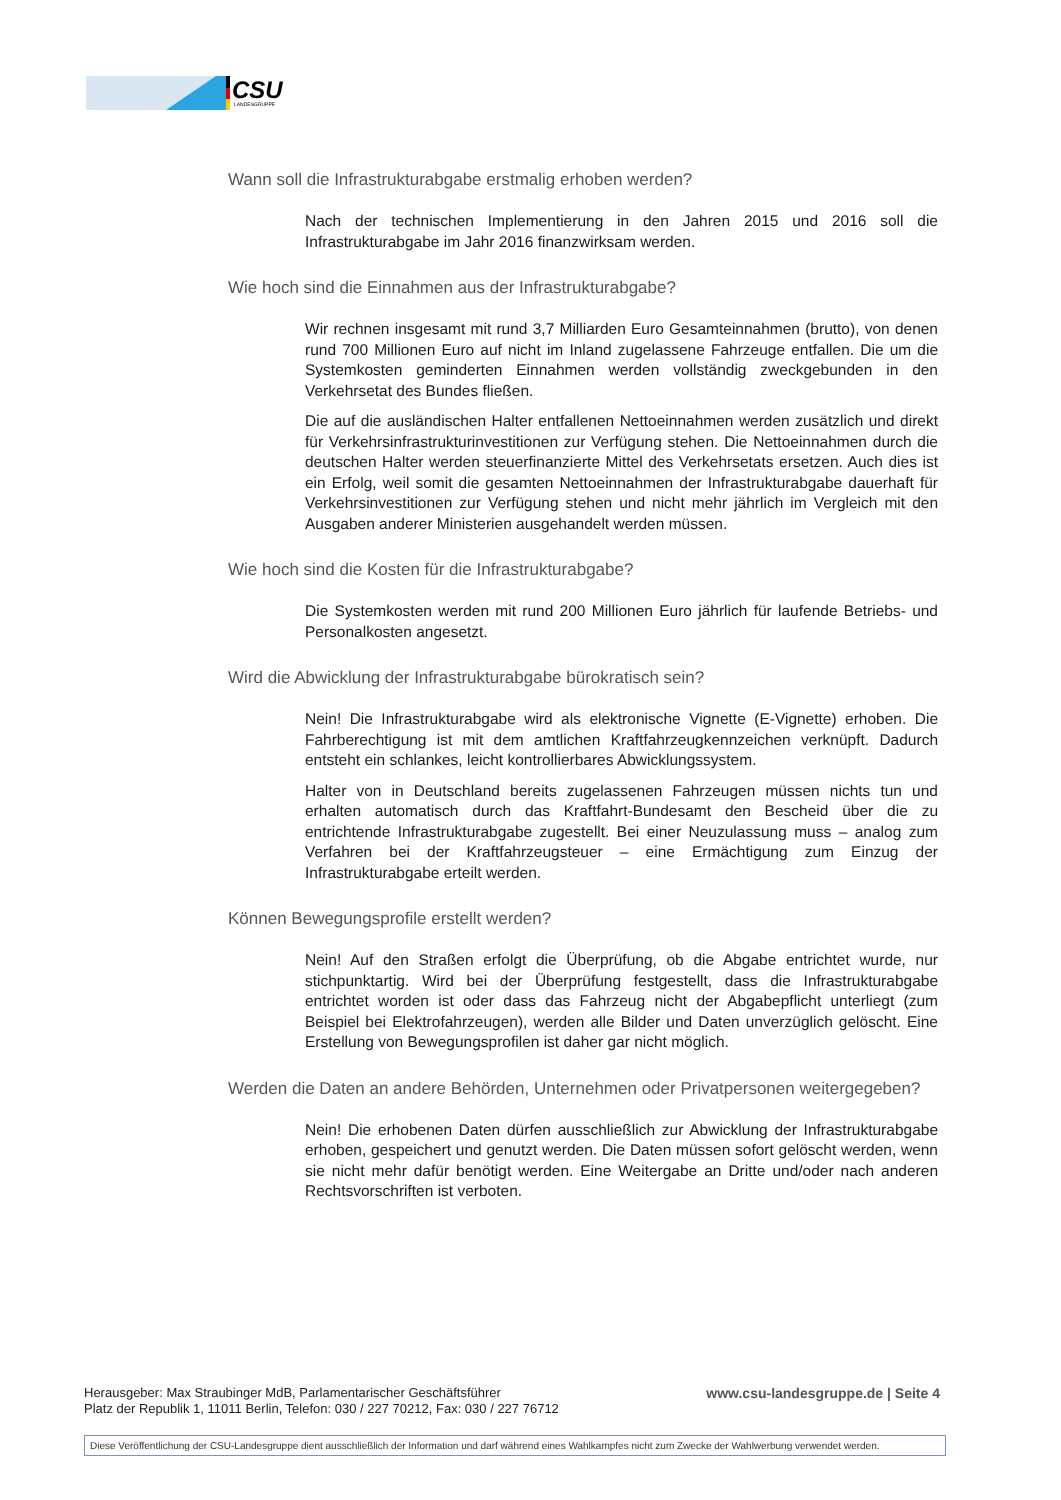CSU
LANDESGRUPPE
Wann soll die Infrastrukturabgabe erstmalig erhoben werden?
Nach der technischen Implementierung in den Jahren 2015 und 2016 soll die Infrastrukturabgabe im Jahr 2016 finanzwirksam werden.
Wie hoch sind die Einnahmen aus der Infrastrukturabgabe?
Wir rechnen insgesamt mit rund 3,7 Milliarden Euro Gesamteinnahmen (brutto), von denen rund 700 Millionen Euro auf nicht im Inland zugelassene Fahrzeuge entfallen. Die um die Systemkosten geminderten Einnahmen werden vollständig zweckgebunden in den Verkehrsetat des Bundes fließen.
Die auf die ausländischen Halter entfallenen Nettoeinnahmen werden zusätzlich und direkt für Verkehrsinfrastrukturinvestitionen zur Verfügung stehen. Die Nettoeinnahmen durch die deutschen Halter werden steuerfinanzierte Mittel des Verkehrsetats ersetzen. Auch dies ist ein Erfolg, weil somit die gesamten Nettoeinnahmen der Infrastrukturabgabe dauerhaft für Verkehrsinvestitionen zur Verfügung stehen und nicht mehr jährlich im Vergleich mit den Ausgaben anderer Ministerien ausgehandelt werden müssen.
Wie hoch sind die Kosten für die Infrastrukturabgabe?
Die Systemkosten werden mit rund 200 Millionen Euro jährlich für laufende Betriebs- und Personalkosten angesetzt.
Wird die Abwicklung der Infrastrukturabgabe bürokratisch sein?
Nein! Die Infrastrukturabgabe wird als elektronische Vignette (E-Vignette) erhoben. Die Fahrberechtigung ist mit dem amtlichen Kraftfahrzeugkennzeichen verknüpft. Dadurch entsteht ein schlankes, leicht kontrollierbares Abwicklungssystem.
Halter von in Deutschland bereits zugelassenen Fahrzeugen müssen nichts tun und erhalten automatisch durch das Kraftfahrt-Bundesamt den Bescheid über die zu entrichtende Infrastrukturabgabe zugestellt. Bei einer Neuzulassung muss – analog zum Verfahren bei der Kraftfahrzeugsteuer – eine Ermächtigung zum Einzug der Infrastrukturabgabe erteilt werden.
Können Bewegungsprofile erstellt werden?
Nein! Auf den Straßen erfolgt die Überprüfung, ob die Abgabe entrichtet wurde, nur stichpunktartig. Wird bei der Überprüfung festgestellt, dass die Infrastrukturabgabe entrichtet worden ist oder dass das Fahrzeug nicht der Abgabepflicht unterliegt (zum Beispiel bei Elektrofahrzeugen), werden alle Bilder und Daten unverzüglich gelöscht. Eine Erstellung von Bewegungsprofilen ist daher gar nicht möglich.
Werden die Daten an andere Behörden, Unternehmen oder Privatpersonen weitergegeben?
Nein! Die erhobenen Daten dürfen ausschließlich zur Abwicklung der Infrastrukturabgabe erhoben, gespeichert und genutzt werden. Die Daten müssen sofort gelöscht werden, wenn sie nicht mehr dafür benötigt werden. Eine Weitergabe an Dritte und/oder nach anderen Rechtsvorschriften ist verboten.
Herausgeber: Max Straubinger MdB, Parlamentarischer Geschäftsführer
Platz der Republik 1, 11011 Berlin, Telefon: 030 / 227 70212, Fax: 030 / 227 76712
www.csu-landesgruppe.de | Seite 4
Diese Veröffentlichung der CSU-Landesgruppe dient ausschließlich der Information und darf während eines Wahlkampfes nicht zum Zwecke der Wahlwerbung verwendet werden.